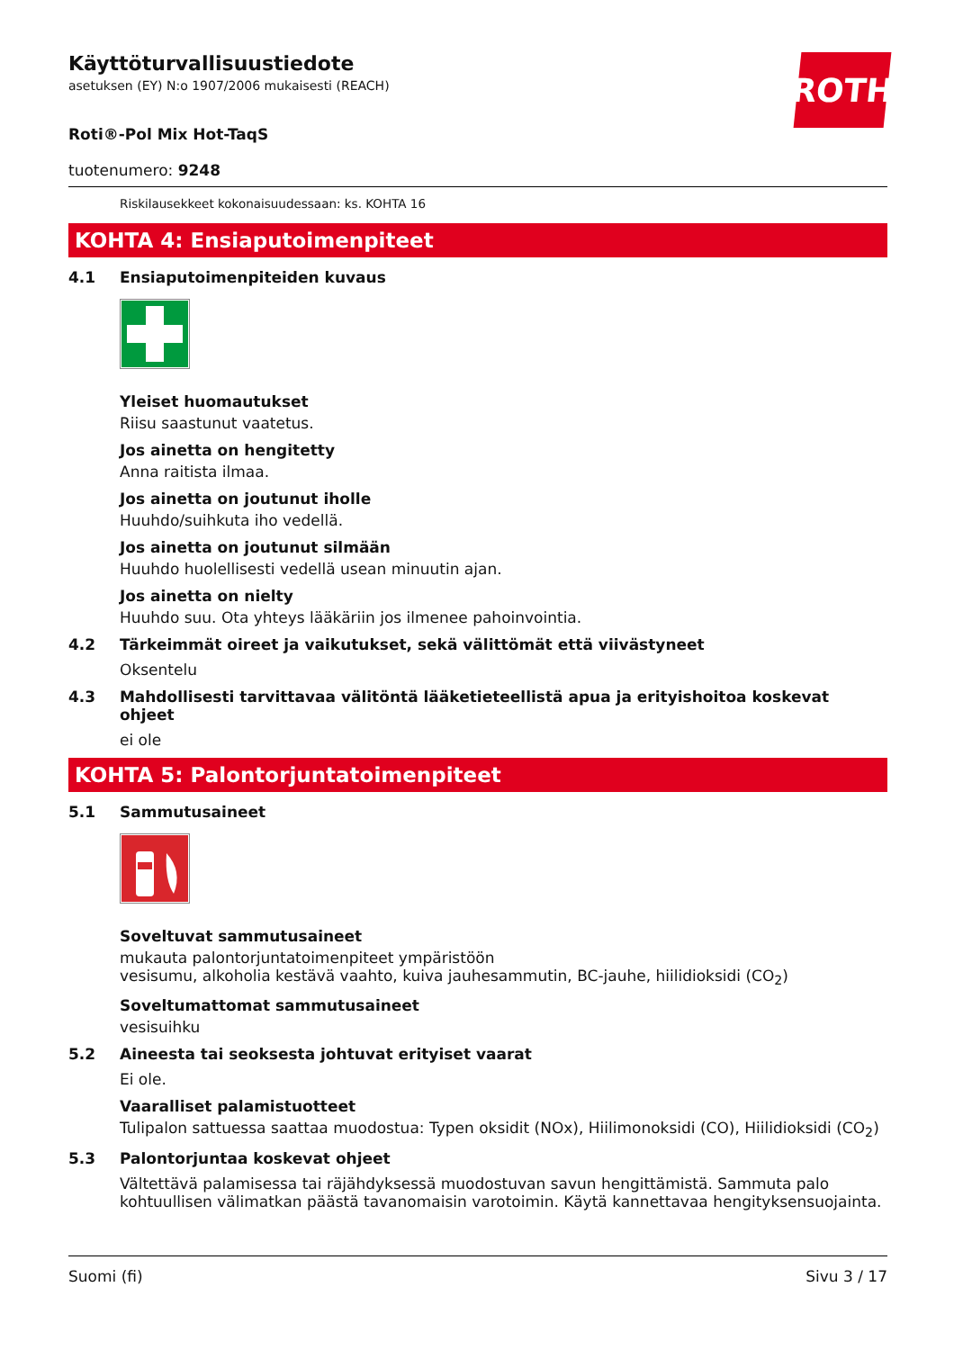ROTH
Käyttöturvallisuustiedote
asetuksen (EY) N:o 1907/2006 mukaisesti (REACH)
Roti®-Pol Mix Hot-TaqS
tuotenumero: 9248
Riskilausekkeet kokonaisuudessaan: ks. KOHTA 16
KOHTA 4: Ensiaputoimenpiteet
4.1 Ensiaputoimenpiteiden kuvaus
Yleiset huomautukset
Riisu saastunut vaatetus.
Jos ainetta on hengitetty
Anna raitista ilmaa.
Jos ainetta on joutunut iholle
Huuhdo/suihkuta iho vedellä.
Jos ainetta on joutunut silmään
Huuhdo huolellisesti vedellä usean minuutin ajan.
Jos ainetta on nielty
Huuhdo suu. Ota yhteys lääkäriin jos ilmenee pahoinvointia.
4.2 Tärkeimmät oireet ja vaikutukset, sekä välittömät että viivästyneet
Oksentelu
4.3 Mahdollisesti tarvittavaa välitöntä lääketieteellistä apua ja erityishoitoa koskevat ohjeet
ei ole
KOHTA 5: Palontorjuntatoimenpiteet
5.1 Sammutusaineet
Soveltuvat sammutusaineet
mukauta palontorjuntatoimenpiteet ympäristöön
vesisumu, alkoholia kestävä vaahto, kuiva jauhesammutin, BC-jauhe, hiilidioksidi (CO<sub>2</sub>)
Soveltumattomat sammutusaineet
vesisuihku
5.2 Aineesta tai seoksesta johtuvat erityiset vaarat
Ei ole.
Vaaralliset palamistuotteet
Tulipalon sattuessa saattaa muodostua: Typen oksidit (NOx), Hiilimonoksidi (CO), Hiilidioksidi (CO<sub>2</sub>)
5.3 Palontorjuntaa koskevat ohjeet
Vältettävä palamisessa tai räjähdyksessä muodostuvan savun hengittämistä. Sammuta palo kohtuullisen välimatkan päästä tavanomaisin varotoimin. Käytä kannettavaa hengityksensuojainta.
Suomi (fi) Sivu 3 / 17